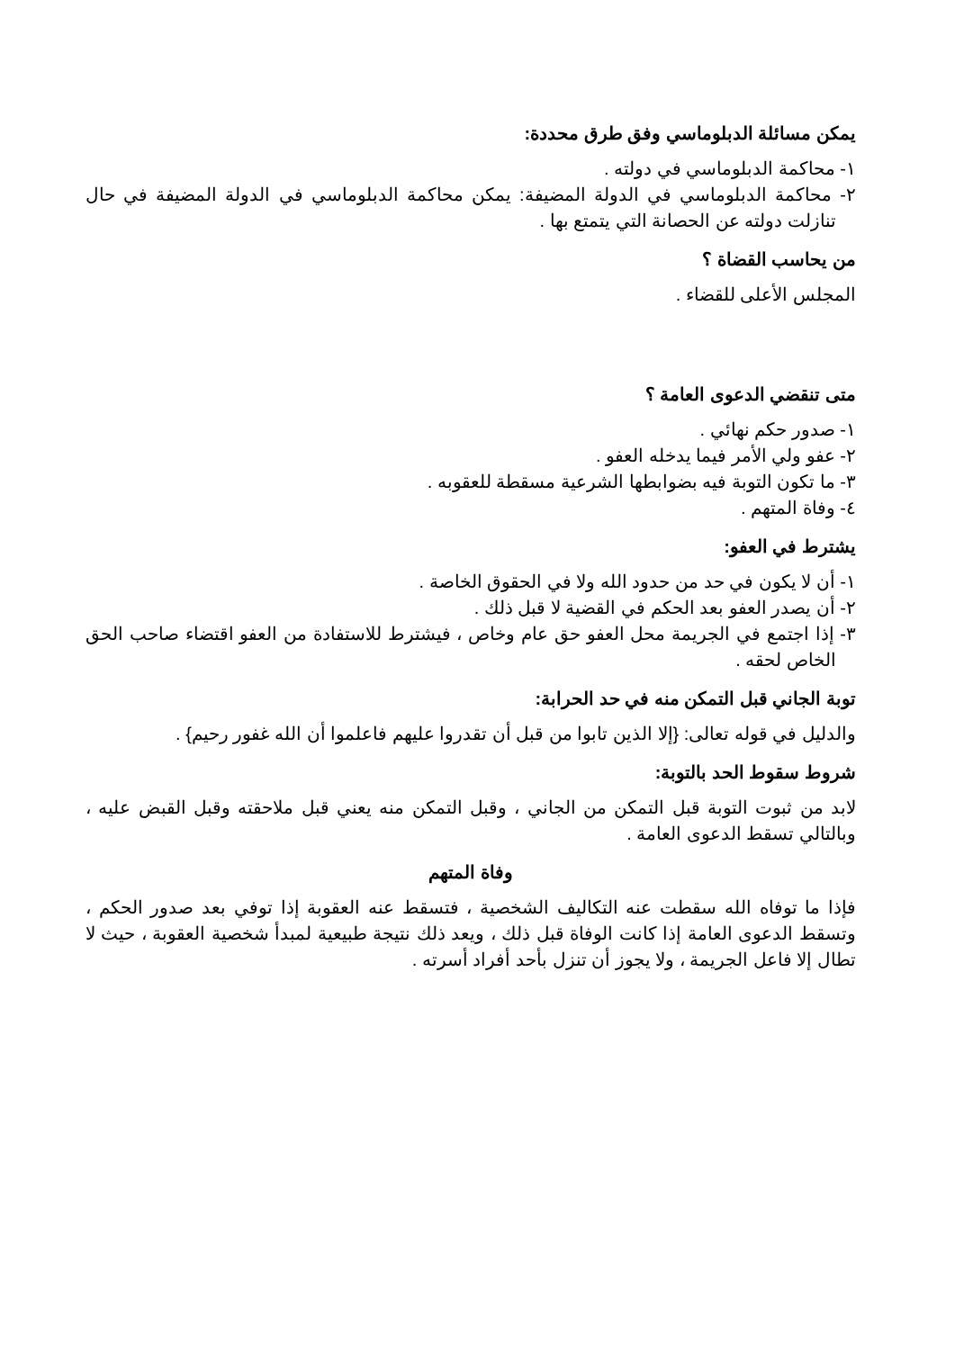يمكن مسائلة الدبلوماسي وفق طرق محددة:
١- محاكمة الدبلوماسي في دولته .
٢- محاكمة الدبلوماسي في الدولة المضيفة: يمكن محاكمة الدبلوماسي في الدولة المضيفة في حال تنازلت دولته عن الحصانة التي يتمتع بها .
من يحاسب القضاة ؟
المجلس الأعلى للقضاء .
متى تنقضي الدعوى العامة ؟
١- صدور حكم نهائي .
٢- عفو ولي الأمر فيما يدخله العفو .
٣- ما تكون التوبة فيه بضوابطها الشرعية مسقطة للعقوبه .
٤- وفاة المتهم .
يشترط في العفو:
١- أن لا يكون في حد من حدود الله ولا في الحقوق الخاصة .
٢- أن يصدر العفو بعد الحكم في القضية لا قبل ذلك .
٣- إذا اجتمع في الجريمة محل العفو حق عام وخاص ، فيشترط للاستفادة من العفو اقتضاء صاحب الحق الخاص لحقه .
توبة الجاني قبل التمكن منه في حد الحرابة:
والدليل في قوله تعالى: {إلا الذين تابوا من قبل أن تقدروا عليهم فاعلموا أن الله غفور رحيم} .
شروط سقوط الحد بالتوبة:
لابد من ثبوت التوبة قبل التمكن من الجاني ، وقبل التمكن منه يعني قبل ملاحقته وقبل القبض عليه ، وبالتالي تسقط الدعوى العامة .
وفاة المتهم
فإذا ما توفاه الله سقطت عنه التكاليف الشخصية ، فتسقط عنه العقوبة إذا توفي بعد صدور الحكم ، وتسقط الدعوى العامة إذا كانت الوفاة قبل ذلك ، ويعد ذلك نتيجة طبيعية لمبدأ شخصية العقوبة ، حيث لا تطال إلا فاعل الجريمة ، ولا يجوز أن تنزل بأحد أفراد أسرته .